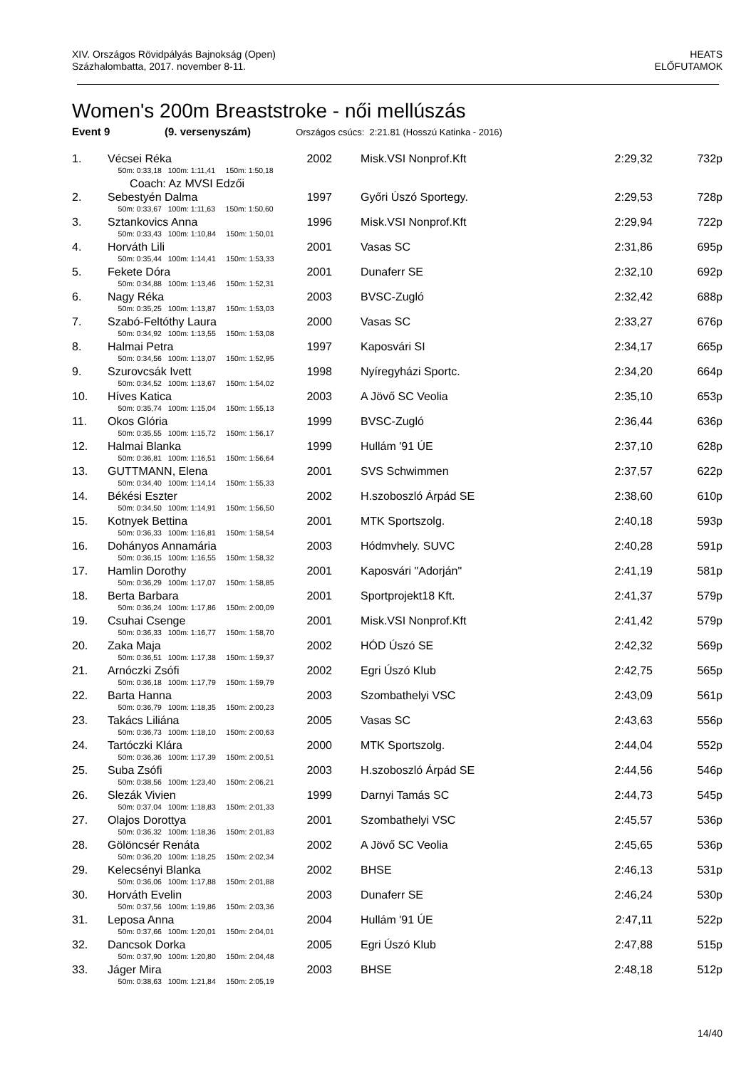XIV. Országos Rövidpályás Bajnokság (Open)
Százhalombatta, 2017. november 8-11.
HEATS
ELŐFUTAMOK
Women's 200m Breaststroke - női mellúszás
Event 9 (9. versenyszám) Országos csúcs: 2:21.81 (Hosszú Katinka - 2016)
| 1. | Vécsei Réka | 2002 | | Misk.VSI Nonprof.Kft | 2:29,32 | 732p |
| | 50m: 0:33,18 100m: 1:11,41 150m: 1:50,18 | | | | | |
| | Coach: Az MVSI Edzői | | | | | |
| 2. | Sebestyén Dalma | 1997 | | Győri Úszó Sportegy. | 2:29,53 | 728p |
| | 50m: 0:33,67 100m: 1:11,63 150m: 1:50,60 | | | | | |
| 3. | Sztankovics Anna | 1996 | | Misk.VSI Nonprof.Kft | 2:29,94 | 722p |
| | 50m: 0:33,43 100m: 1:10,84 150m: 1:50,01 | | | | | |
| 4. | Horváth Lili | 2001 | | Vasas SC | 2:31,86 | 695p |
| | 50m: 0:35,44 100m: 1:14,41 150m: 1:53,33 | | | | | |
| 5. | Fekete Dóra | 2001 | | Dunaferr SE | 2:32,10 | 692p |
| | 50m: 0:34,88 100m: 1:13,46 150m: 1:52,31 | | | | | |
| 6. | Nagy Réka | 2003 | | BVSC-Zugló | 2:32,42 | 688p |
| | 50m: 0:35,25 100m: 1:13,87 150m: 1:53,03 | | | | | |
| 7. | Szabó-Feltóthy Laura | 2000 | | Vasas SC | 2:33,27 | 676p |
| | 50m: 0:34,92 100m: 1:13,55 150m: 1:53,08 | | | | | |
| 8. | Halmai Petra | 1997 | | Kaposvári SI | 2:34,17 | 665p |
| | 50m: 0:34,56 100m: 1:13,07 150m: 1:52,95 | | | | | |
| 9. | Szurovcsák Ivett | 1998 | | Nyíregyházi Sportc. | 2:34,20 | 664p |
| | 50m: 0:34,52 100m: 1:13,67 150m: 1:54,02 | | | | | |
| 10. | Híves Katica | 2003 | | A Jövő SC Veolia | 2:35,10 | 653p |
| | 50m: 0:35,74 100m: 1:15,04 150m: 1:55,13 | | | | | |
| 11. | Okos Glória | 1999 | | BVSC-Zugló | 2:36,44 | 636p |
| | 50m: 0:35,55 100m: 1:15,72 150m: 1:56,17 | | | | | |
| 12. | Halmai Blanka | 1999 | | Hullám '91 ÚE | 2:37,10 | 628p |
| | 50m: 0:36,81 100m: 1:16,51 150m: 1:56,64 | | | | | |
| 13. | GUTTMANN, Elena | 2001 | | SVS Schwimmen | 2:37,57 | 622p |
| | 50m: 0:34,40 100m: 1:14,14 150m: 1:55,33 | | | | | |
| 14. | Békési Eszter | 2002 | | H.szoboszló Árpád SE | 2:38,60 | 610p |
| | 50m: 0:34,50 100m: 1:14,91 150m: 1:56,50 | | | | | |
| 15. | Kotnyek Bettina | 2001 | | MTK Sportszolg. | 2:40,18 | 593p |
| | 50m: 0:36,33 100m: 1:16,81 150m: 1:58,54 | | | | | |
| 16. | Dohányos Annamária | 2003 | | Hódmvhely. SUVC | 2:40,28 | 591p |
| | 50m: 0:36,15 100m: 1:16,55 150m: 1:58,32 | | | | | |
| 17. | Hamlin Dorothy | 2001 | | Kaposvári "Adorján" | 2:41,19 | 581p |
| | 50m: 0:36,29 100m: 1:17,07 150m: 1:58,85 | | | | | |
| 18. | Berta Barbara | 2001 | | Sportprojekt18 Kft. | 2:41,37 | 579p |
| | 50m: 0:36,24 100m: 1:17,86 150m: 2:00,09 | | | | | |
| 19. | Csuhai Csenge | 2001 | | Misk.VSI Nonprof.Kft | 2:41,42 | 579p |
| | 50m: 0:36,33 100m: 1:16,77 150m: 1:58,70 | | | | | |
| 20. | Zaka Maja | 2002 | | HÓD Úszó SE | 2:42,32 | 569p |
| | 50m: 0:36,51 100m: 1:17,38 150m: 1:59,37 | | | | | |
| 21. | Arnóczki Zsófi | 2002 | | Egri Úszó Klub | 2:42,75 | 565p |
| | 50m: 0:36,18 100m: 1:17,79 150m: 1:59,79 | | | | | |
| 22. | Barta Hanna | 2003 | | Szombathelyi VSC | 2:43,09 | 561p |
| | 50m: 0:36,79 100m: 1:18,35 150m: 2:00,23 | | | | | |
| 23. | Takács Liliána | 2005 | | Vasas SC | 2:43,63 | 556p |
| | 50m: 0:36,73 100m: 1:18,10 150m: 2:00,63 | | | | | |
| 24. | Tartóczki Klára | 2000 | | MTK Sportszolg. | 2:44,04 | 552p |
| | 50m: 0:36,36 100m: 1:17,39 150m: 2:00,51 | | | | | |
| 25. | Suba Zsófi | 2003 | | H.szoboszló Árpád SE | 2:44,56 | 546p |
| | 50m: 0:38,56 100m: 1:23,40 150m: 2:06,21 | | | | | |
| 26. | Slezák Vivien | 1999 | | Darnyi Tamás SC | 2:44,73 | 545p |
| | 50m: 0:37,04 100m: 1:18,83 150m: 2:01,33 | | | | | |
| 27. | Olajos Dorottya | 2001 | | Szombathelyi VSC | 2:45,57 | 536p |
| | 50m: 0:36,32 100m: 1:18,36 150m: 2:01,83 | | | | | |
| 28. | Gölöncsér Renáta | 2002 | | A Jövő SC Veolia | 2:45,65 | 536p |
| | 50m: 0:36,20 100m: 1:18,25 150m: 2:02,34 | | | | | |
| 29. | Kelecsényi Blanka | 2002 | | BHSE | 2:46,13 | 531p |
| | 50m: 0:36,06 100m: 1:17,88 150m: 2:01,88 | | | | | |
| 30. | Horváth Evelin | 2003 | | Dunaferr SE | 2:46,24 | 530p |
| | 50m: 0:37,56 100m: 1:19,86 150m: 2:03,36 | | | | | |
| 31. | Leposa Anna | 2004 | | Hullám '91 ÚE | 2:47,11 | 522p |
| | 50m: 0:37,66 100m: 1:20,01 150m: 2:04,01 | | | | | |
| 32. | Dancsok Dorka | 2005 | | Egri Úszó Klub | 2:47,88 | 515p |
| | 50m: 0:37,90 100m: 1:20,80 150m: 2:04,48 | | | | | |
| 33. | Jáger Mira | 2003 | | BHSE | 2:48,18 | 512p |
| | 50m: 0:38,63 100m: 1:21,84 150m: 2:05,19 | | | | | |
14/40